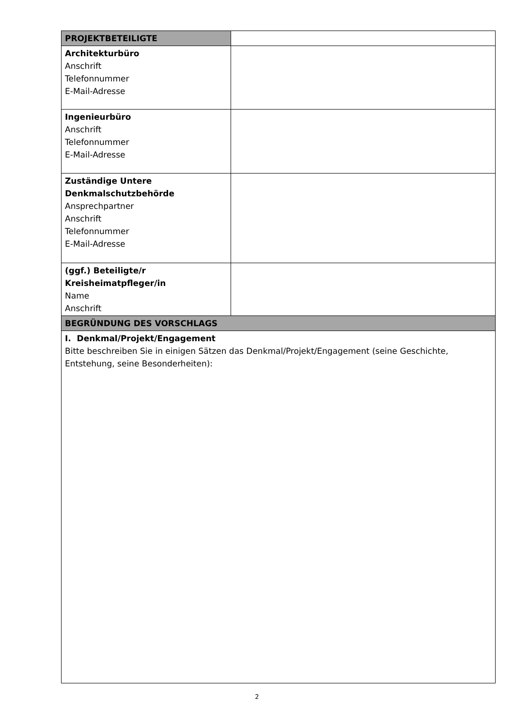| PROJEKTBETEILIGTE | |
| Architekturbüro Anschrift Telefonnummer E-Mail-Adresse | |
| Ingenieurbüro Anschrift Telefonnummer E-Mail-Adresse | |
| Zuständige Untere Denkmalschutzbehörde Ansprechpartner Anschrift Telefonnummer E-Mail-Adresse | |
| (ggf.) Beteiligte/r Kreisheimatpfleger/in Name Anschrift | |
| BEGRÜNDUNG DES VORSCHLAGS | |
| I. Denkmal/Projekt/Engagement Bitte beschreiben Sie in einigen Sätzen das Denkmal/Projekt/Engagement (seine Geschichte, Entstehung, seine Besonderheiten): | |
2